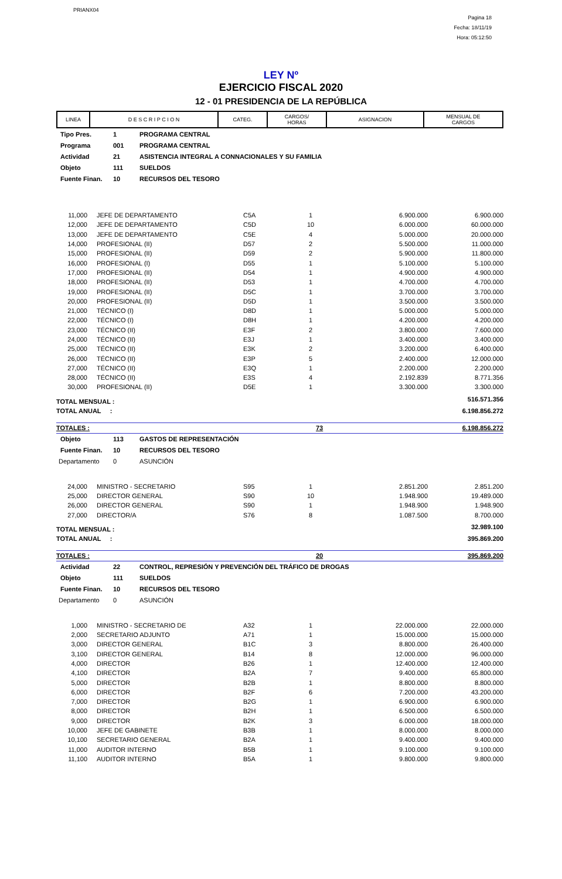PRIANX04
Pagina 18
Fecha: 18/11/19
Hora: 05:12:50
LEY Nº
EJERCICIO FISCAL 2020
12 - 01 PRESIDENCIA DE LA REPÚBLICA
| LINEA | D E S C R I P C I O N | CATEG. | CARGOS/ HORAS | ASIGNACION | MENSUAL DE CARGOS |
| --- | --- | --- | --- | --- | --- |
| Tipo Pres. | 1 | PROGRAMA CENTRAL |
| Programa | 001 | PROGRAMA CENTRAL |
| Actividad | 21 | ASISTENCIA INTEGRAL A CONNACIONALES Y SU FAMILIA |
| Objeto | 111 | SUELDOS |
| Fuente Finan. | 10 | RECURSOS DEL TESORO |
| 11,000 | JEFE DE DEPARTAMENTO | C5A | 1 | 6.900.000 | 6.900.000 |
| 12,000 | JEFE DE DEPARTAMENTO | C5D | 10 | 6.000.000 | 60.000.000 |
| 13,000 | JEFE DE DEPARTAMENTO | C5E | 4 | 5.000.000 | 20.000.000 |
| 14,000 | PROFESIONAL (II) | D57 | 2 | 5.500.000 | 11.000.000 |
| 15,000 | PROFESIONAL (II) | D59 | 2 | 5.900.000 | 11.800.000 |
| 16,000 | PROFESIONAL (I) | D55 | 1 | 5.100.000 | 5.100.000 |
| 17,000 | PROFESIONAL (II) | D54 | 1 | 4.900.000 | 4.900.000 |
| 18,000 | PROFESIONAL (II) | D53 | 1 | 4.700.000 | 4.700.000 |
| 19,000 | PROFESIONAL (II) | D5C | 1 | 3.700.000 | 3.700.000 |
| 20,000 | PROFESIONAL (II) | D5D | 1 | 3.500.000 | 3.500.000 |
| 21,000 | TÉCNICO (I) | D8D | 1 | 5.000.000 | 5.000.000 |
| 22,000 | TÉCNICO (I) | D8H | 1 | 4.200.000 | 4.200.000 |
| 23,000 | TÉCNICO (II) | E3F | 2 | 3.800.000 | 7.600.000 |
| 24,000 | TÉCNICO (II) | E3J | 1 | 3.400.000 | 3.400.000 |
| 25,000 | TÉCNICO (II) | E3K | 2 | 3.200.000 | 6.400.000 |
| 26,000 | TÉCNICO (II) | E3P | 5 | 2.400.000 | 12.000.000 |
| 27,000 | TÉCNICO (II) | E3Q | 1 | 2.200.000 | 2.200.000 |
| 28,000 | TÉCNICO (II) | E3S | 4 | 2.192.839 | 8.771.356 |
| 30,000 | PROFESIONAL (II) | D5E | 1 | 3.300.000 | 3.300.000 |
| TOTAL MENSUAL : | | | | | 516.571.356 |
| TOTAL ANUAL : | | | | | 6.198.856.272 |
| TOTALES : | 73 | 6.198.856.272 |
| Objeto | 113 | GASTOS DE REPRESENTACIÓN |
| Fuente Finan. | 10 | RECURSOS DEL TESORO |
| Departamento | 0 | ASUNCIÓN |
| 24,000 | MINISTRO - SECRETARIO | S95 | 1 | 2.851.200 | 2.851.200 |
| 25,000 | DIRECTOR GENERAL | S90 | 10 | 1.948.900 | 19.489.000 |
| 26,000 | DIRECTOR GENERAL | S90 | 1 | 1.948.900 | 1.948.900 |
| 27,000 | DIRECTOR/A | S76 | 8 | 1.087.500 | 8.700.000 |
| TOTAL MENSUAL : | | | | | 32.989.100 |
| TOTAL ANUAL : | | | | | 395.869.200 |
| TOTALES : | 20 | 395.869.200 |
| Actividad | 22 | CONTROL, REPRESIÓN Y PREVENCIÓN DEL TRÁFICO DE DROGAS |
| Objeto | 111 | SUELDOS |
| Fuente Finan. | 10 | RECURSOS DEL TESORO |
| Departamento | 0 | ASUNCIÓN |
| 1,000 | MINISTRO - SECRETARIO DE | A32 | 1 | 22.000.000 | 22.000.000 |
| 2,000 | SECRETARIO ADJUNTO | A71 | 1 | 15.000.000 | 15.000.000 |
| 3,000 | DIRECTOR GENERAL | B1C | 3 | 8.800.000 | 26.400.000 |
| 3,100 | DIRECTOR GENERAL | B14 | 8 | 12.000.000 | 96.000.000 |
| 4,000 | DIRECTOR | B26 | 1 | 12.400.000 | 12.400.000 |
| 4,100 | DIRECTOR | B2A | 7 | 9.400.000 | 65.800.000 |
| 5,000 | DIRECTOR | B2B | 1 | 8.800.000 | 8.800.000 |
| 6,000 | DIRECTOR | B2F | 6 | 7.200.000 | 43.200.000 |
| 7,000 | DIRECTOR | B2G | 1 | 6.900.000 | 6.900.000 |
| 8,000 | DIRECTOR | B2H | 1 | 6.500.000 | 6.500.000 |
| 9,000 | DIRECTOR | B2K | 3 | 6.000.000 | 18.000.000 |
| 10,000 | JEFE DE GABINETE | B3B | 1 | 8.000.000 | 8.000.000 |
| 10,100 | SECRETARIO GENERAL | B2A | 1 | 9.400.000 | 9.400.000 |
| 11,000 | AUDITOR INTERNO | B5B | 1 | 9.100.000 | 9.100.000 |
| 11,100 | AUDITOR INTERNO | B5A | 1 | 9.800.000 | 9.800.000 |